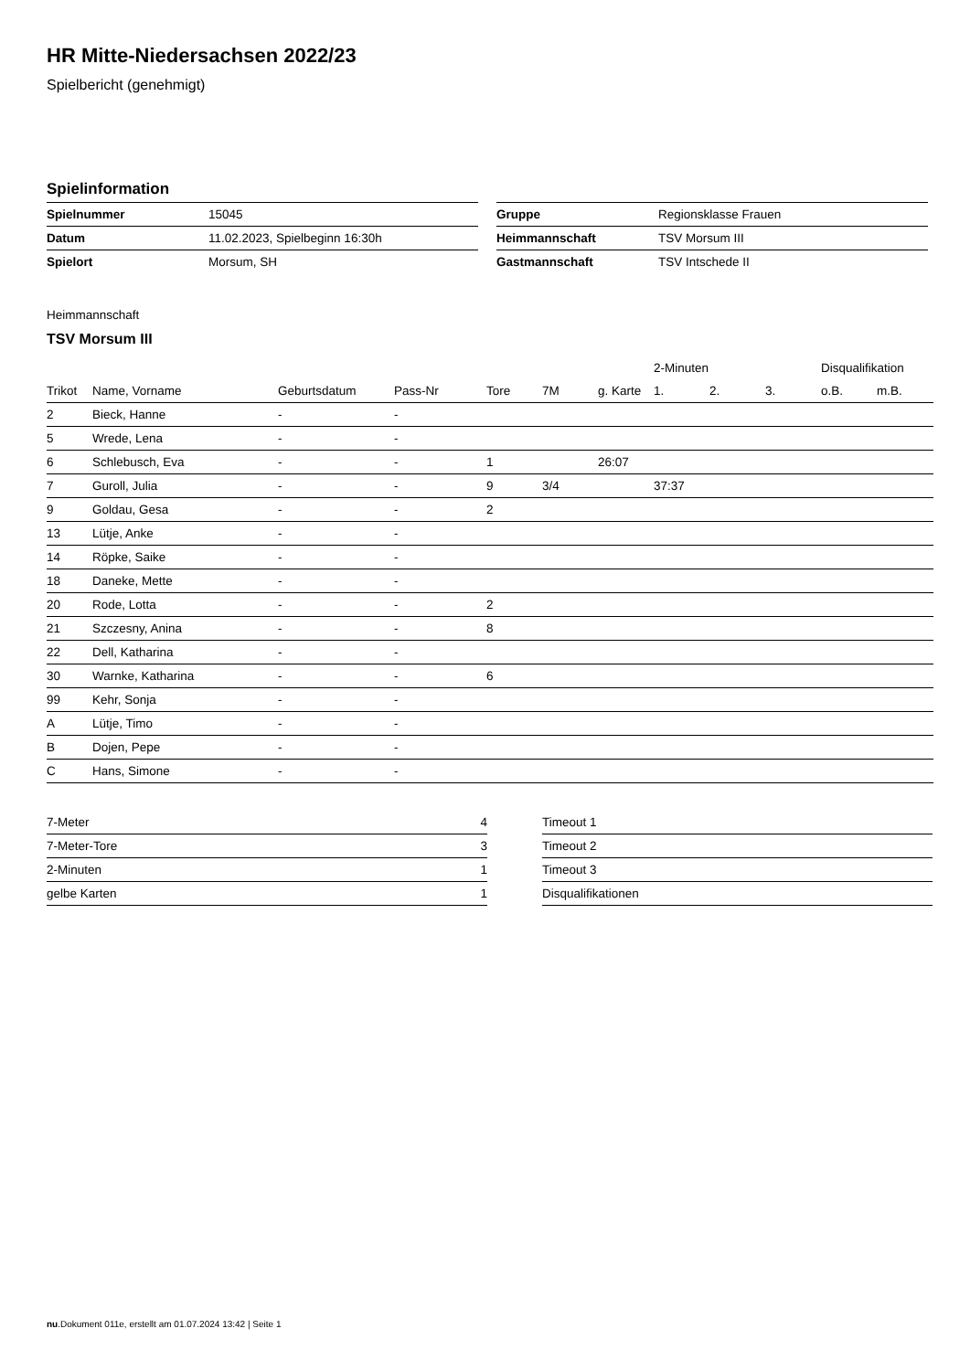HR Mitte-Niedersachsen 2022/23
Spielbericht (genehmigt)
Spielinformation
| Spielnummer | 15045 |
| Datum | 11.02.2023, Spielbeginn 16:30h |
| Spielort | Morsum, SH |
| Gruppe | Regionsklasse Frauen |
| Heimmannschaft | TSV Morsum III |
| Gastmannschaft | TSV Intschede II |
Heimmannschaft
TSV Morsum III
| | | | | | | | 2-Minuten | | | Disqualifikation | |
| --- | --- | --- | --- | --- | --- | --- | --- | --- | --- | --- | --- |
| Trikot | Name, Vorname | Geburtsdatum | Pass-Nr | Tore | 7M | g. Karte | 1. | 2. | 3. | o.B. | m.B. |
| 2 | Bieck, Hanne | - | - | | | | | | | | |
| 5 | Wrede, Lena | - | - | | | | | | | | |
| 6 | Schlebusch, Eva | - | - | 1 | | 26:07 | | | | | |
| 7 | Guroll, Julia | - | - | 9 | 3/4 | | 37:37 | | | | |
| 9 | Goldau, Gesa | - | - | 2 | | | | | | | |
| 13 | Lütje, Anke | - | - | | | | | | | | |
| 14 | Röpke, Saike | - | - | | | | | | | | |
| 18 | Daneke, Mette | - | - | | | | | | | | |
| 20 | Rode, Lotta | - | - | 2 | | | | | | | |
| 21 | Szczesny, Anina | - | - | 8 | | | | | | | |
| 22 | Dell, Katharina | - | - | | | | | | | | |
| 30 | Warnke, Katharina | - | - | 6 | | | | | | | |
| 99 | Kehr, Sonja | - | - | | | | | | | | |
| A | Lütje, Timo | - | - | | | | | | | | |
| B | Dojen, Pepe | - | - | | | | | | | | |
| C | Hans, Simone | - | - | | | | | | | | |
| 7-Meter | 4 |
| 7-Meter-Tore | 3 |
| 2-Minuten | 1 |
| gelbe Karten | 1 |
| Timeout 1 |
| Timeout 2 |
| Timeout 3 |
| Disqualifikationen |
nu.Dokument 011e, erstellt am 01.07.2024 13:42 | Seite 1